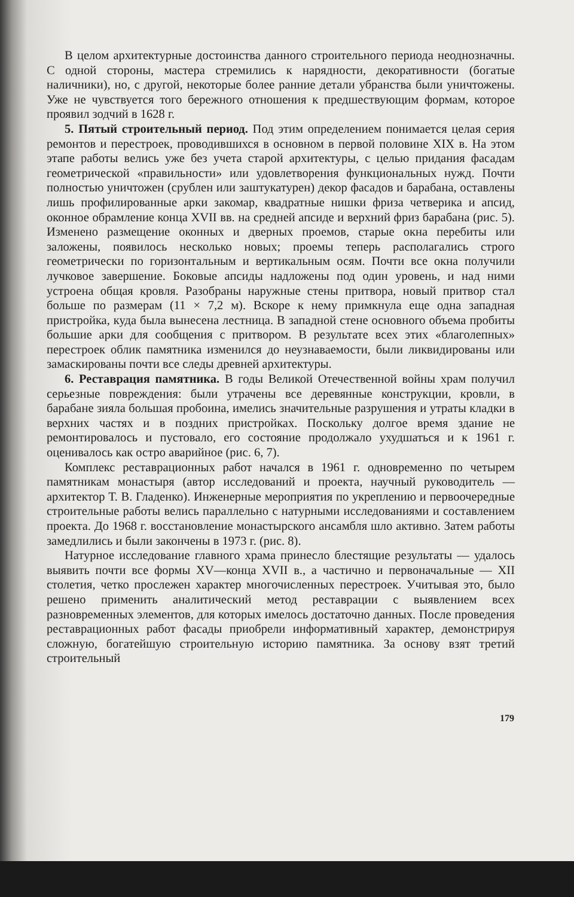В целом архитектурные достоинства данного строительного периода неоднозначны. С одной стороны, мастера стремились к нарядности, декоративности (богатые наличники), но, с другой, некоторые более ранние детали убранства были уничтожены. Уже не чувствуется того бережного отношения к предшествующим формам, которое проявил зодчий в 1628 г.
5. Пятый строительный период. Под этим определением понимается целая серия ремонтов и перестроек, проводившихся в основном в первой половине XIX в. На этом этапе работы велись уже без учета старой архитектуры, с целью придания фасадам геометрической «правильности» или удовлетворения функциональных нужд. Почти полностью уничтожен (срублен или заштукатурен) декор фасадов и барабана, оставлены лишь профилированные арки закомар, квадратные нишки фриза четверика и апсид, оконное обрамление конца XVII вв. на средней апсиде и верхний фриз барабана (рис. 5). Изменено размещение оконных и дверных проемов, старые окна перебиты или заложены, появилось несколько новых; проемы теперь располагались строго геометрически по горизонтальным и вертикальным осям. Почти все окна получили лучковое завершение. Боковые апсиды надложены под один уровень, и над ними устроена общая кровля. Разобраны наружные стены притвора, новый притвор стал больше по размерам (11 × 7,2 м). Вскоре к нему примкнула еще одна западная пристройка, куда была вынесена лестница. В западной стене основного объема пробиты большие арки для сообщения с притвором. В результате всех этих «благолепных» перестроек облик памятника изменился до неузнаваемости, были ликвидированы или замаскированы почти все следы древней архитектуры.
6. Реставрация памятника. В годы Великой Отечественной войны храм получил серьезные повреждения: были утрачены все деревянные конструкции, кровли, в барабане зияла большая пробоина, имелись значительные разрушения и утраты кладки в верхних частях и в поздних пристройках. Поскольку долгое время здание не ремонтировалось и пустовало, его состояние продолжало ухудшаться и к 1961 г. оценивалось как остро аварийное (рис. 6, 7).
Комплекс реставрационных работ начался в 1961 г. одновременно по четырем памятникам монастыря (автор исследований и проекта, научный руководитель — архитектор Т. В. Гладенко). Инженерные мероприятия по укреплению и первоочередные строительные работы велись параллельно с натурными исследованиями и составлением проекта. До 1968 г. восстановление монастырского ансамбля шло активно. Затем работы замедлились и были закончены в 1973 г. (рис. 8).
Натурное исследование главного храма принесло блестящие результаты — удалось выявить почти все формы XV—конца XVII в., а частично и первоначальные — XII столетия, четко прослежен характер многочисленных перестроек. Учитывая это, было решено применить аналитический метод реставрации с выявлением всех разновременных элементов, для которых имелось достаточно данных. После проведения реставрационных работ фасады приобрели информативный характер, демонстрируя сложную, богатейшую строительную историю памятника. За основу взят третий строительный
179